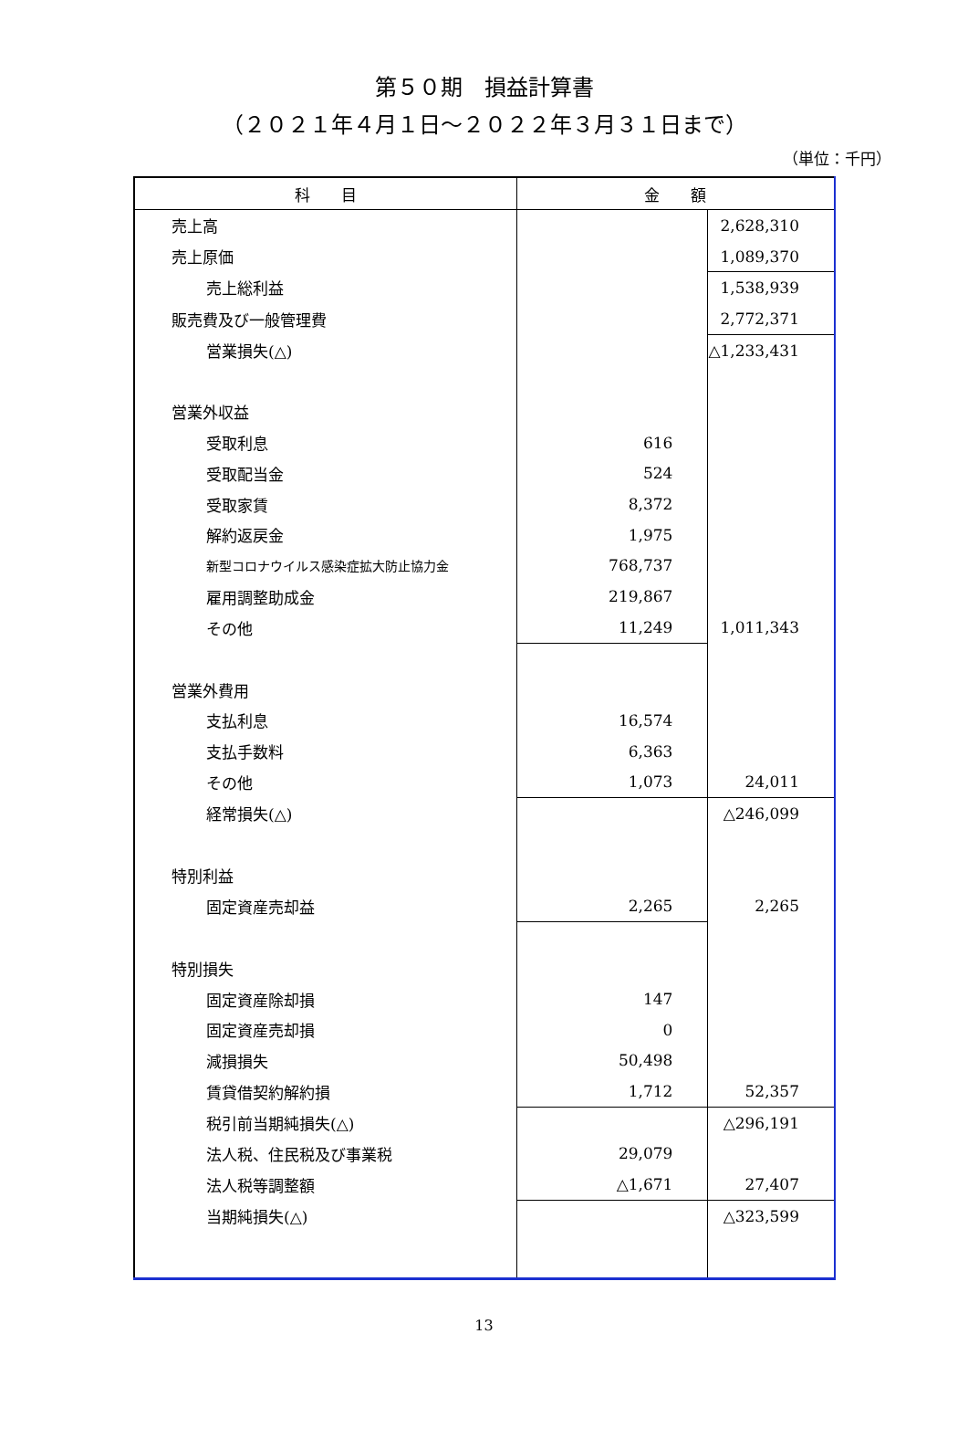第５０期　損益計算書
（２０２１年４月１日～２０２２年３月３１日まで）
（単位：千円）
| 科 目 | 金 額 | |
| --- | --- | --- |
| 売上高 | | 2,628,310 |
| 売上原価 | | 1,089,370 |
| 売上総利益 | | 1,538,939 |
| 販売費及び一般管理費 | | 2,772,371 |
| 営業損失(△) | | △1,233,431 |
| 営業外収益 | | |
| 受取利息 | 616 | |
| 受取配当金 | 524 | |
| 受取家賃 | 8,372 | |
| 解約返戻金 | 1,975 | |
| 新型コロナウイルス感染症拡大防止協力金 | 768,737 | |
| 雇用調整助成金 | 219,867 | |
| その他 | 11,249 | 1,011,343 |
| 営業外費用 | | |
| 支払利息 | 16,574 | |
| 支払手数料 | 6,363 | |
| その他 | 1,073 | 24,011 |
| 経常損失(△) | | △246,099 |
| 特別利益 | | |
| 固定資産売却益 | 2,265 | 2,265 |
| 特別損失 | | |
| 固定資産除却損 | 147 | |
| 固定資産売却損 | 0 | |
| 減損損失 | 50,498 | |
| 賃貸借契約解約損 | 1,712 | 52,357 |
| 税引前当期純損失(△) | | △296,191 |
| 法人税、住民税及び事業税 | 29,079 | |
| 法人税等調整額 | △1,671 | 27,407 |
| 当期純損失(△) | | △323,599 |
13